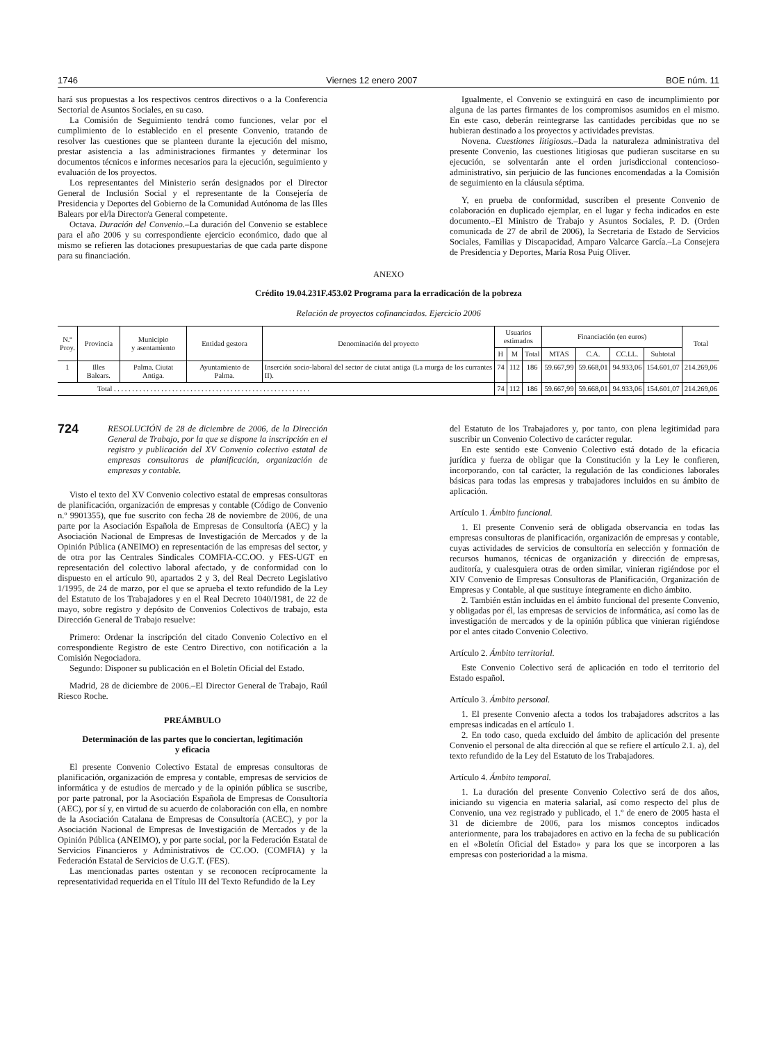1746 Viernes 12 enero 2007 BOE núm. 11
hará sus propuestas a los respectivos centros directivos o a la Conferencia Sectorial de Asuntos Sociales, en su caso.
La Comisión de Seguimiento tendrá como funciones, velar por el cumplimiento de lo establecido en el presente Convenio, tratando de resolver las cuestiones que se planteen durante la ejecución del mismo, prestar asistencia a las administraciones firmantes y determinar los documentos técnicos e informes necesarios para la ejecución, seguimiento y evaluación de los proyectos.
Los representantes del Ministerio serán designados por el Director General de Inclusión Social y el representante de la Consejería de Presidencia y Deportes del Gobierno de la Comunidad Autónoma de las Illes Balears por el/la Director/a General competente.
Octava. Duración del Convenio.–La duración del Convenio se establece para el año 2006 y su correspondiente ejercicio económico, dado que al mismo se refieren las dotaciones presupuestarias de que cada parte dispone para su financiación.
Igualmente, el Convenio se extinguirá en caso de incumplimiento por alguna de las partes firmantes de los compromisos asumidos en el mismo. En este caso, deberán reintegrarse las cantidades percibidas que no se hubieran destinado a los proyectos y actividades previstas.
Novena. Cuestiones litigiosas.–Dada la naturaleza administrativa del presente Convenio, las cuestiones litigiosas que pudieran suscitarse en su ejecución, se solventarán ante el orden jurisdiccional contencioso-administrativo, sin perjuicio de las funciones encomendadas a la Comisión de seguimiento en la cláusula séptima.
Y, en prueba de conformidad, suscriben el presente Convenio de colaboración en duplicado ejemplar, en el lugar y fecha indicados en este documento.–El Ministro de Trabajo y Asuntos Sociales, P. D. (Orden comunicada de 27 de abril de 2006), la Secretaria de Estado de Servicios Sociales, Familias y Discapacidad, Amparo Valcarce García.–La Consejera de Presidencia y Deportes, María Rosa Puig Oliver.
ANEXO
Crédito 19.04.231F.453.02 Programa para la erradicación de la pobreza
Relación de proyectos cofinanciados. Ejercicio 2006
| N.º Proy. | Provincia | Municipio y asentamiento | Entidad gestora | Denominación del proyecto | Usuarios estimados | | | Financiación (en euros) | | | | Total |
| --- | --- | --- | --- | --- | --- | --- | --- | --- | --- | --- | --- | --- |
| | | | | | H | M | Total | MTAS | C.A. | CC.LL. | Subtotal | |
| 1 | Illes Balears. | Palma. Ciutat Antiga. | Ayuntamiento de Palma. | Inserción socio-laboral del sector de ciutat antiga (La murga de los currantes II). | 74 | 112 | 186 | 59.667,99 | 59.668,01 | 94.933,06 | 154.601,07 | 214.269,06 |
| Total . . . . . . . . . . . . . . . . . . . . . . . . . . . . . . . . . . . . . . . . . . . . . . . . . . . . . . | | | | | 74 | 112 | 186 | 59.667,99 | 59.668,01 | 94.933,06 | 154.601,07 | 214.269,06 |
724 RESOLUCIÓN de 28 de diciembre de 2006, de la Dirección General de Trabajo, por la que se dispone la inscripción en el registro y publicación del XV Convenio colectivo estatal de empresas consultoras de planificación, organización de empresas y contable.
Visto el texto del XV Convenio colectivo estatal de empresas consultoras de planificación, organización de empresas y contable (Código de Convenio n.º 9901355), que fue suscrito con fecha 28 de noviembre de 2006, de una parte por la Asociación Española de Empresas de Consultoría (AEC) y la Asociación Nacional de Empresas de Investigación de Mercados y de la Opinión Pública (ANEIMO) en representación de las empresas del sector, y de otra por las Centrales Sindicales COMFIA-CC.OO. y FES-UGT en representación del colectivo laboral afectado, y de conformidad con lo dispuesto en el artículo 90, apartados 2 y 3, del Real Decreto Legislativo 1/1995, de 24 de marzo, por el que se aprueba el texto refundido de la Ley del Estatuto de los Trabajadores y en el Real Decreto 1040/1981, de 22 de mayo, sobre registro y depósito de Convenios Colectivos de trabajo, esta Dirección General de Trabajo resuelve:
Primero: Ordenar la inscripción del citado Convenio Colectivo en el correspondiente Registro de este Centro Directivo, con notificación a la Comisión Negociadora.
Segundo: Disponer su publicación en el Boletín Oficial del Estado.
Madrid, 28 de diciembre de 2006.–El Director General de Trabajo, Raúl Riesco Roche.
PREÁMBULO
Determinación de las partes que lo conciertan, legitimación
y eficacia
El presente Convenio Colectivo Estatal de empresas consultoras de planificación, organización de empresa y contable, empresas de servicios de informática y de estudios de mercado y de la opinión pública se suscribe, por parte patronal, por la Asociación Española de Empresas de Consultoría (AEC), por sí y, en virtud de su acuerdo de colaboración con ella, en nombre de la Asociación Catalana de Empresas de Consultoría (ACEC), y por la Asociación Nacional de Empresas de Investigación de Mercados y de la Opinión Pública (ANEIMO), y por parte social, por la Federación Estatal de Servicios Financieros y Administrativos de CC.OO. (COMFIA) y la Federación Estatal de Servicios de U.G.T. (FES).
Las mencionadas partes ostentan y se reconocen recíprocamente la representatividad requerida en el Título III del Texto Refundido de la Ley
del Estatuto de los Trabajadores y, por tanto, con plena legitimidad para suscribir un Convenio Colectivo de carácter regular.
En este sentido este Convenio Colectivo está dotado de la eficacia jurídica y fuerza de obligar que la Constitución y la Ley le confieren, incorporando, con tal carácter, la regulación de las condiciones laborales básicas para todas las empresas y trabajadores incluidos en su ámbito de aplicación.
Artículo 1. Ámbito funcional.
1. El presente Convenio será de obligada observancia en todas las empresas consultoras de planificación, organización de empresas y contable, cuyas actividades de servicios de consultoría en selección y formación de recursos humanos, técnicas de organización y dirección de empresas, auditoría, y cualesquiera otras de orden similar, vinieran rigiéndose por el XIV Convenio de Empresas Consultoras de Planificación, Organización de Empresas y Contable, al que sustituye íntegramente en dicho ámbito.
2. También están incluidas en el ámbito funcional del presente Convenio, y obligadas por él, las empresas de servicios de informática, así como las de investigación de mercados y de la opinión pública que vinieran rigiéndose por el antes citado Convenio Colectivo.
Artículo 2. Ámbito territorial.
Este Convenio Colectivo será de aplicación en todo el territorio del Estado español.
Artículo 3. Ámbito personal.
1. El presente Convenio afecta a todos los trabajadores adscritos a las empresas indicadas en el artículo 1.
2. En todo caso, queda excluido del ámbito de aplicación del presente Convenio el personal de alta dirección al que se refiere el artículo 2.1. a), del texto refundido de la Ley del Estatuto de los Trabajadores.
Artículo 4. Ámbito temporal.
1. La duración del presente Convenio Colectivo será de dos años, iniciando su vigencia en materia salarial, así como respecto del plus de Convenio, una vez registrado y publicado, el 1.º de enero de 2005 hasta el 31 de diciembre de 2006, para los mismos conceptos indicados anteriormente, para los trabajadores en activo en la fecha de su publicación en el «Boletín Oficial del Estado» y para los que se incorporen a las empresas con posterioridad a la misma.